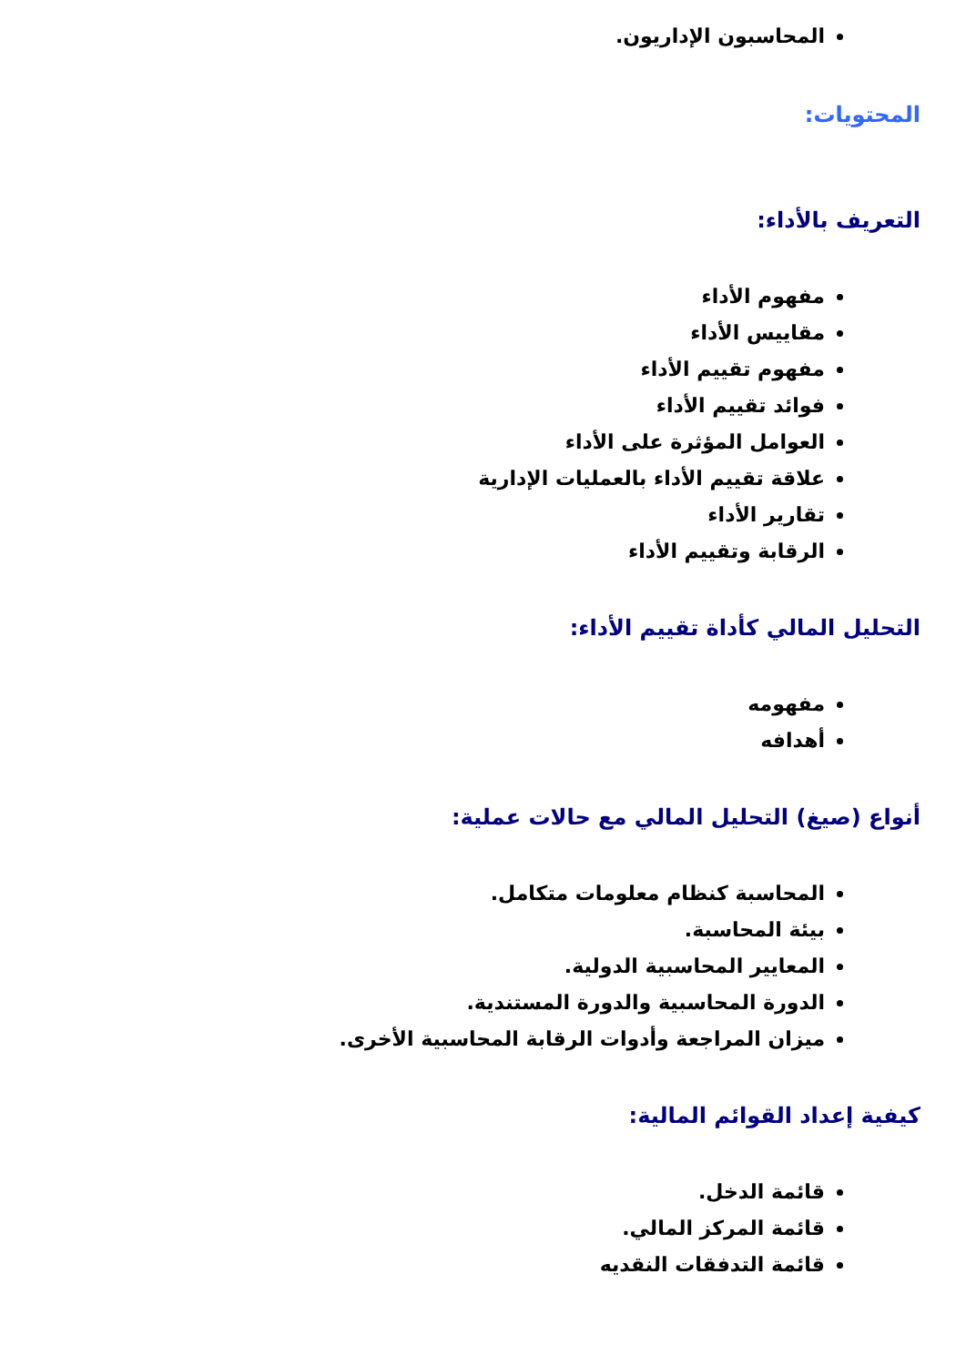المحاسبون الإداريون.
المحتويات:
التعريف بالأداء:
مفهوم الأداء
مقاييس الأداء
مفهوم تقييم الأداء
فوائد تقييم الأداء
العوامل المؤثرة على الأداء
علاقة تقييم الأداء بالعمليات الإدارية
تقارير الأداء
الرقابة وتقييم الأداء
التحليل المالي كأداة تقييم الأداء:
مفهومه
أهدافه
أنواع (صيغ) التحليل المالي مع حالات عملية:
المحاسبة كنظام معلومات متكامل.
بيئة المحاسبة.
المعايير المحاسبية الدولية.
الدورة المحاسبية والدورة المستندية.
ميزان المراجعة وأدوات الرقابة المحاسبية الأخرى.
كيفية إعداد القوائم المالية:
قائمة الدخل.
قائمة المركز المالي.
قائمة التدفقات النقديه